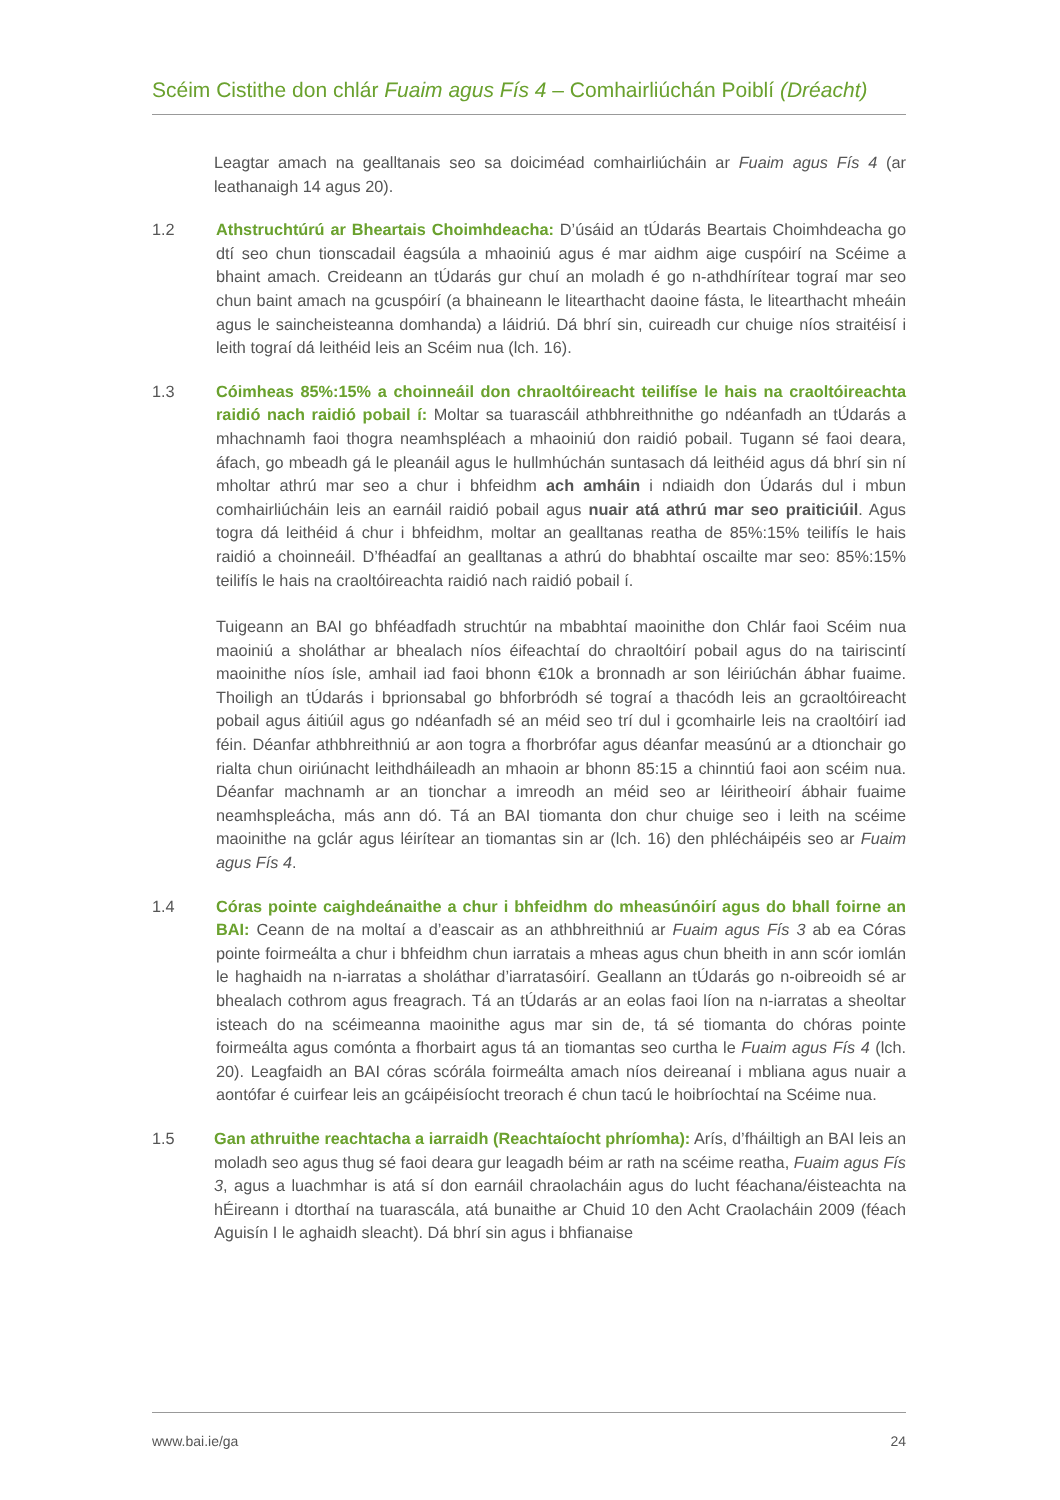Scéim Cistithe don chlár Fuaim agus Fís 4 – Comhairliúchán Poiblí (Dréacht)
Leagtar amach na gealltanais seo sa doiciméad comhairliúcháin ar Fuaim agus Fís 4 (ar leathanaigh 14 agus 20).
1.2 Athstruchtúrú ar Bheartais Choimhdeacha: D’úsáid an tÚdarás Beartais Choimhdeacha go dtí seo chun tionscadail éagsúla a mhaoiniú agus é mar aidhm aige cuspóirí na Scéime a bhaint amach. Creideann an tÚdarás gur chuí an moladh é go n-athdhírítear tograí mar seo chun baint amach na gcuspóirí (a bhaineann le litearthacht daoine fásta, le litearthacht mheáin agus le saincheisteanna domhanda) a láidriú. Dá bhrí sin, cuireadh cur chuige níos straitéisí i leith tograí dá leithéid leis an Scéim nua (lch. 16).
1.3 Cóimheas 85%:15% a choinneáil don chraoltóireacht teilifíse le hais na craoltóireachta raidió nach raidió pobail í: Moltar sa tuarascáil athbhreithnithe go ndéanfadh an tÚdarás a mhachnamh faoi thogra neamhspléach a mhaoiniú don raidió pobail. Tugann sé faoi deara, áfach, go mbeadh gá le pleanáil agus le hullmhúchán suntasach dá leithéid agus dá bhrí sin ní mholtar athrú mar seo a chur i bhfeidhm ach amháin i ndiaidh don Údarás dul i mbun comhairliúcháin leis an earnáil raidió pobail agus nuair atá athrú mar seo praiticiúil. Agus togra dá leithéid á chur i bhfeidhm, moltar an gealltanas reatha de 85%:15% teilifís le hais raidió a choinneáil. D’fhéadfaí an gealltanas a athrú do bhabhtaí oscailte mar seo: 85%:15% teilifís le hais na craoltóireachta raidió nach raidió pobail í.
Tuigeann an BAI go bhféadfadh struchtúr na mbabhtaí maoinithe don Chlár faoi Scéim nua maoiniú a sholáthar ar bhealach níos éifeachtaí do chraoltóirí pobail agus do na tairiscintí maoinithe níos ísle, amhail iad faoi bhonn €10k a bronnadh ar son léiriúchán ábhar fuaime. Thoiligh an tÚdarás i bprionsabal go bhforbródh sé tograí a thacódh leis an gcraoltóireacht pobail agus áitiúil agus go ndéanfadh sé an méid seo trí dul i gcomhairle leis na craoltóirí iad féin. Déanfar athbhreithniú ar aon togra a fhorbrófar agus déanfar measúnú ar a dtionchair go rialta chun oiriúnacht leithdháileadh an mhaoin ar bhonn 85:15 a chinntiú faoi aon scéim nua. Déanfar machnamh ar an tionchar a imreodh an méid seo ar léiritheoirí ábhair fuaime neamhspleácha, más ann dó. Tá an BAI tiomanta don chur chuige seo i leith na scéime maoinithe na gclár agus léirítear an tiomantas sin ar (lch. 16) den phlécháipéis seo ar Fuaim agus Fís 4.
1.4 Córas pointe caighdeánaithe a chur i bhfeidhm do mheasúnóirí agus do bhall foirne an BAI: Ceann de na moltaí a d’eascair as an athbhreithniú ar Fuaim agus Fís 3 ab ea Córas pointe foirmeálta a chur i bhfeidhm chun iarratais a mheas agus chun bheith in ann scór iomlán le haghaidh na n-iarratas a sholáthar d’iarratasóirí. Geallann an tÚdarás go n-oibreoidh sé ar bhealach cothrom agus freagrach. Tá an tÚdarás ar an eolas faoi líon na n-iarratas a sheoltar isteach do na scéimeanna maoinithe agus mar sin de, tá sé tiomanta do chóras pointe foirmeálta agus comónta a fhorbairt agus tá an tiomantas seo curtha le Fuaim agus Fís 4 (lch. 20). Leagfaidh an BAI córas scórála foirmeálta amach níos deireanaí i mbliana agus nuair a aontófar é cuirfear leis an gcáipéisíocht treorach é chun tacú le hoibríochtaí na Scéime nua.
1.5 Gan athruithe reachtacha a iarraidh (Reachtaíocht phríomha): Arís, d’fháiltigh an BAI leis an moladh seo agus thug sé faoi deara gur leagadh béim ar rath na scéime reatha, Fuaim agus Fís 3, agus a luachmhar is atá sí don earnáil chraolacháin agus do lucht féachana/éisteachta na hÉireann i dtorthaí na tuarascála, atá bunaithe ar Chuid 10 den Acht Craolacháin 2009 (féach Aguisín I le aghaidh sleacht). Dá bhrí sin agus i bhfianaise
www.bai.ie/ga 24